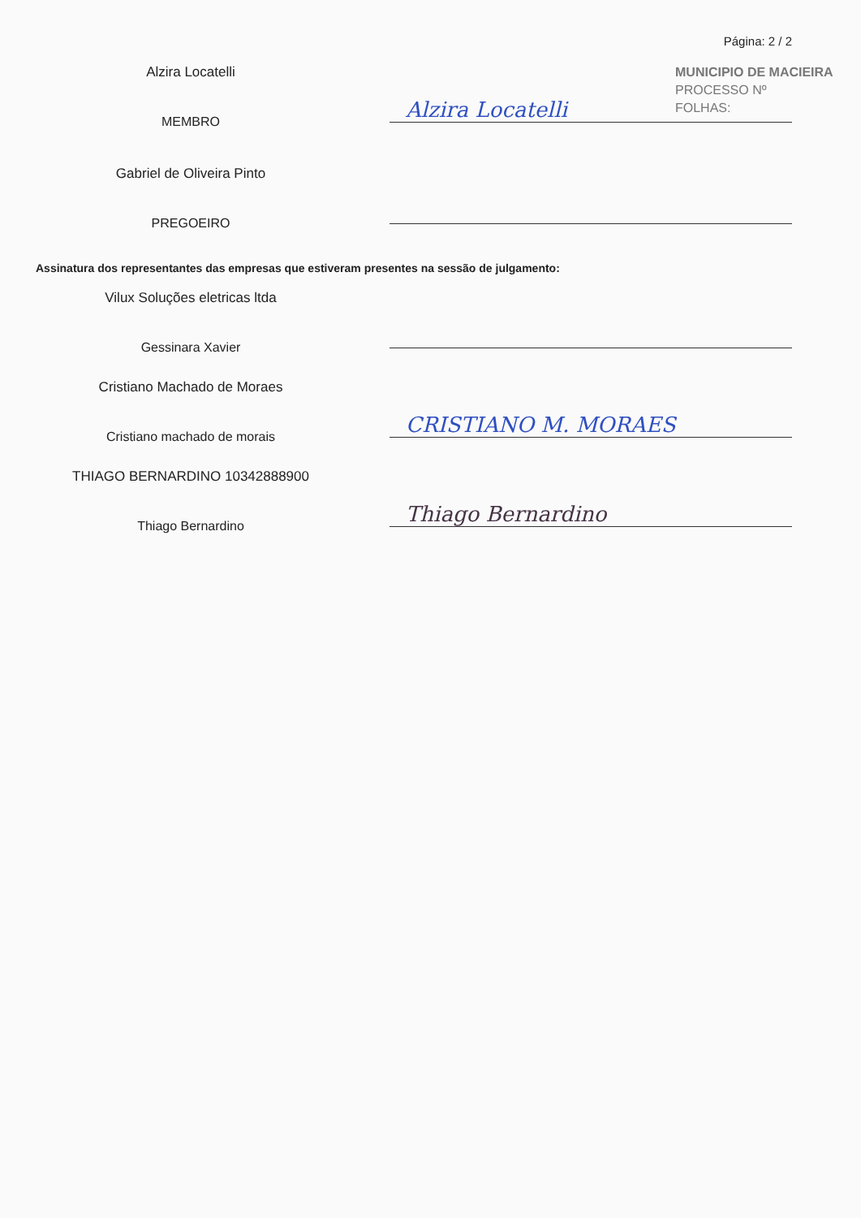Página: 2 / 2
MUNICIPIO DE MACIEIRA
PROCESSO Nº
FOLHAS:
Alzira Locatelli
MEMBRO
Alzira Locatelli
Gabriel de Oliveira Pinto
PREGOEIRO
Assinatura dos representantes das empresas que estiveram presentes na sessão de julgamento:
Vilux Soluções eletricas ltda
Gessinara Xavier
Cristiano Machado de Moraes
Cristiano machado de morais
CRISTIANO M. MORAES
THIAGO BERNARDINO 10342888900
Thiago Bernardino
Thiago Bernardino